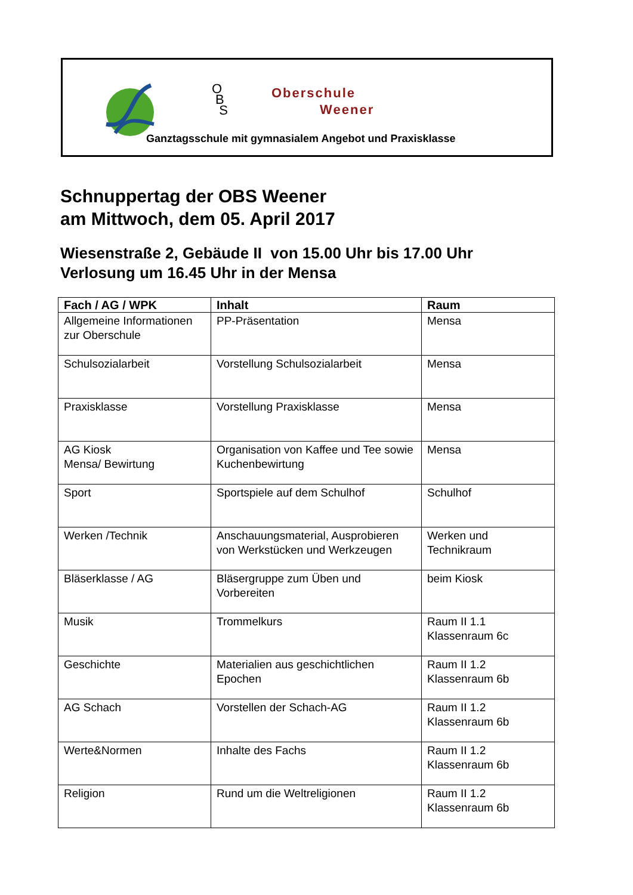O
B
S
Oberschule
Weener
Ganztagsschule mit gymnasialem Angebot und Praxisklasse
Schnuppertag der OBS Weener
am Mittwoch, dem 05. April 2017
Wiesenstraße 2, Gebäude II von 15.00 Uhr bis 17.00 Uhr
Verlosung um 16.45 Uhr in der Mensa
| Fach / AG / WPK | Inhalt | Raum |
| --- | --- | --- |
| Allgemeine Informationen zur Oberschule | PP-Präsentation | Mensa |
| Schulsozialarbeit | Vorstellung Schulsozialarbeit | Mensa |
| Praxisklasse | Vorstellung Praxisklasse | Mensa |
| AG Kiosk Mensa/ Bewirtung | Organisation von Kaffee und Tee sowie Kuchenbewirtung | Mensa |
| Sport | Sportspiele auf dem Schulhof | Schulhof |
| Werken /Technik | Anschauungsmaterial, Ausprobieren von Werkstücken und Werkzeugen | Werken und Technikraum |
| Bläserklasse / AG | Bläsergruppe zum Üben und Vorbereiten | beim Kiosk |
| Musik | Trommelkurs | Raum II 1.1 Klassenraum 6c |
| Geschichte | Materialien aus geschichtlichen Epochen | Raum II 1.2 Klassenraum 6b |
| AG Schach | Vorstellen der Schach-AG | Raum II 1.2 Klassenraum 6b |
| Werte&Normen | Inhalte des Fachs | Raum II 1.2 Klassenraum 6b |
| Religion | Rund um die Weltreligionen | Raum II 1.2 Klassenraum 6b |